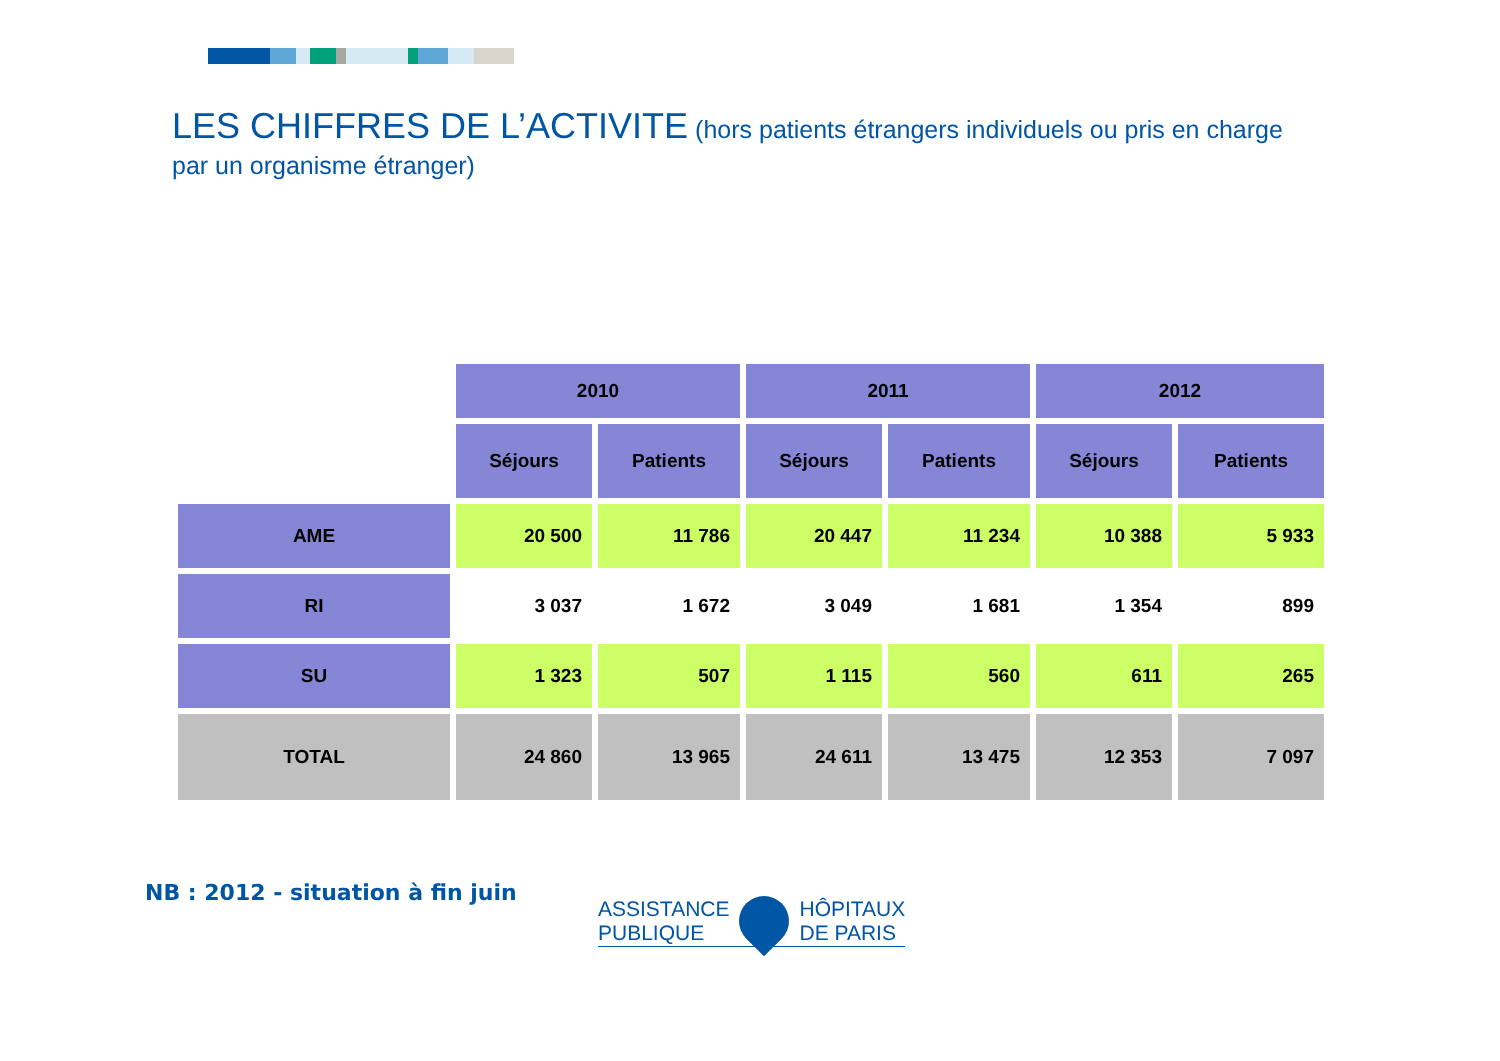LES CHIFFRES DE L’ACTIVITE (hors patients étrangers individuels ou pris en charge par un organisme étranger)
| | 2010 | | 2011 | | 2012 | |
| --- | --- | --- | --- | --- | --- | --- |
| | Séjours | Patients | Séjours | Patients | Séjours | Patients |
| AME | 20 500 | 11 786 | 20 447 | 11 234 | 10 388 | 5 933 |
| RI | 3 037 | 1 672 | 3 049 | 1 681 | 1 354 | 899 |
| SU | 1 323 | 507 | 1 115 | 560 | 611 | 265 |
| TOTAL | 24 860 | 13 965 | 24 611 | 13 475 | 12 353 | 7 097 |
NB : 2012 - situation à fin juin
ASSISTANCE
PUBLIQUE
HÔPITAUX
DE PARIS